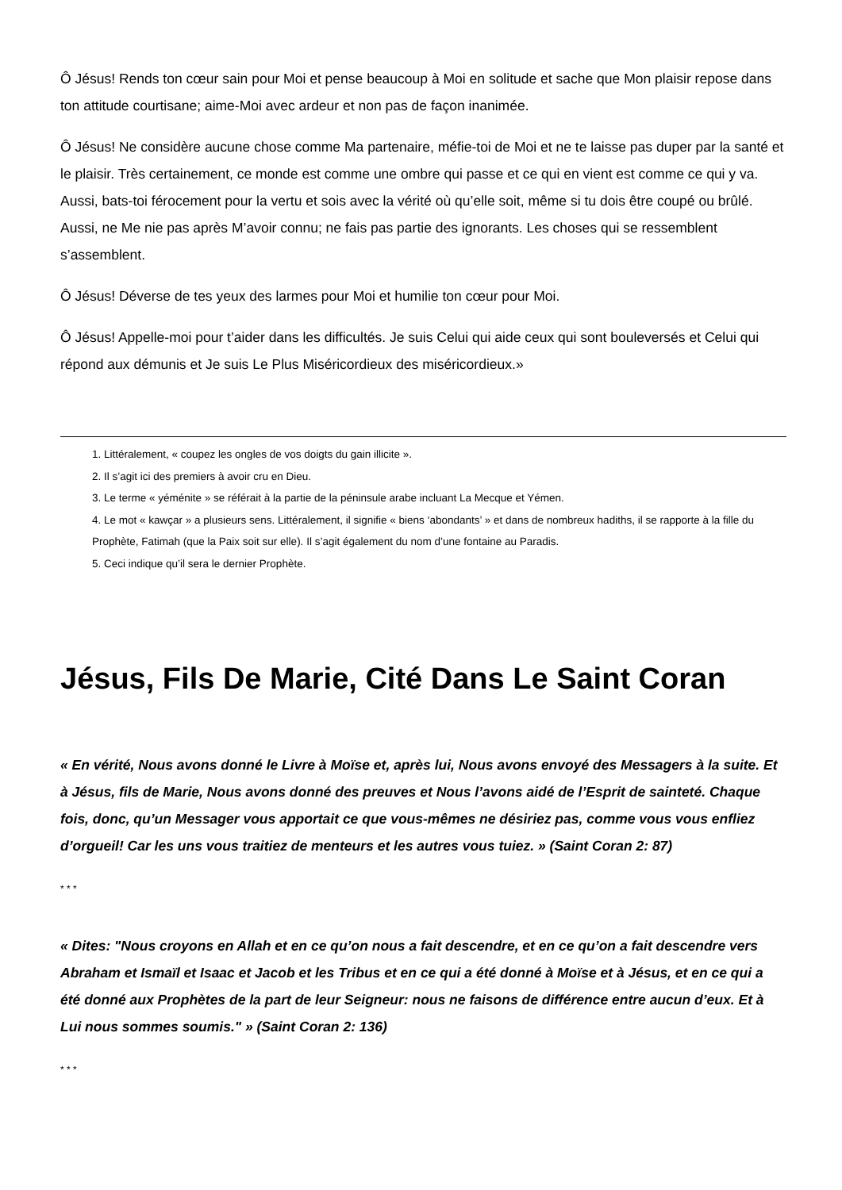Ô Jésus! Rends ton cœur sain pour Moi et pense beaucoup à Moi en solitude et sache que Mon plaisir repose dans ton attitude courtisane; aime-Moi avec ardeur et non pas de façon inanimée.
Ô Jésus! Ne considère aucune chose comme Ma partenaire, méfie-toi de Moi et ne te laisse pas duper par la santé et le plaisir. Très certainement, ce monde est comme une ombre qui passe et ce qui en vient est comme ce qui y va. Aussi, bats-toi férocement pour la vertu et sois avec la vérité où qu’elle soit, même si tu dois être coupé ou brûlé. Aussi, ne Me nie pas après M’avoir connu; ne fais pas partie des ignorants. Les choses qui se ressemblent s’assemblent.
Ô Jésus! Déverse de tes yeux des larmes pour Moi et humilie ton cœur pour Moi.
Ô Jésus! Appelle-moi pour t’aider dans les difficultés. Je suis Celui qui aide ceux qui sont bouleversés et Celui qui répond aux démunis et Je suis Le Plus Miséricordieux des miséricordieux.»
1. Littéralement, « coupez les ongles de vos doigts du gain illicite ».
2. Il s’agit ici des premiers à avoir cru en Dieu.
3. Le terme « yéménite » se référait à la partie de la péninsule arabe incluant La Mecque et Yémen.
4. Le mot « kawçar » a plusieurs sens. Littéralement, il signifie « biens ‘abondants’ » et dans de nombreux hadiths, il se rapporte à la fille du Prophète, Fatimah (que la Paix soit sur elle). Il s’agit également du nom d’une fontaine au Paradis.
5. Ceci indique qu’il sera le dernier Prophète.
Jésus, Fils De Marie, Cité Dans Le Saint Coran
« En vérité, Nous avons donné le Livre à Moïse et, après lui, Nous avons envoyé des Messagers à la suite. Et à Jésus, fils de Marie, Nous avons donné des preuves et Nous l’avons aidé de l’Esprit de sainteté. Chaque fois, donc, qu’un Messager vous apportait ce que vous-mêmes ne désiriez pas, comme vous vous enfliez d’orgueil! Car les uns vous traitiez de menteurs et les autres vous tuiez. » (Saint Coran 2: 87)
* * *
« Dites: "Nous croyons en Allah et en ce qu’on nous a fait descendre, et en ce qu’on a fait descendre vers Abraham et Ismaïl et Isaac et Jacob et les Tribus et en ce qui a été donné à Moïse et à Jésus, et en ce qui a été donné aux Prophètes de la part de leur Seigneur: nous ne faisons de différence entre aucun d’eux. Et à Lui nous sommes soumis." » (Saint Coran 2: 136)
* * *